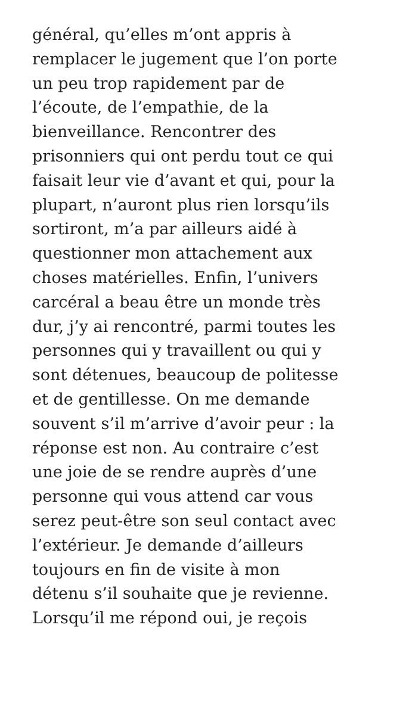général, qu’elles m’ont appris à
remplacer le jugement que l’on porte
un peu trop rapidement par de
l’écoute, de l’empathie, de la
bienveillance. Rencontrer des
prisonniers qui ont perdu tout ce qui
faisait leur vie d’avant et qui, pour la
plupart, n’auront plus rien lorsqu’ils
sortiront, m’a par ailleurs aidé à
questionner mon attachement aux
choses matérielles. Enfin, l’univers
carcéral a beau être un monde très
dur, j’y ai rencontré, parmi toutes les
personnes qui y travaillent ou qui y
sont détenues, beaucoup de politesse
et de gentillesse. On me demande
souvent s’il m’arrive d’avoir peur : la
réponse est non. Au contraire c’est
une joie de se rendre auprès d’une
personne qui vous attend car vous
serez peut-être son seul contact avec
l’extérieur. Je demande d’ailleurs
toujours en fin de visite à mon
détenu s’il souhaite que je revienne.
Lorsqu’il me répond oui, je reçois